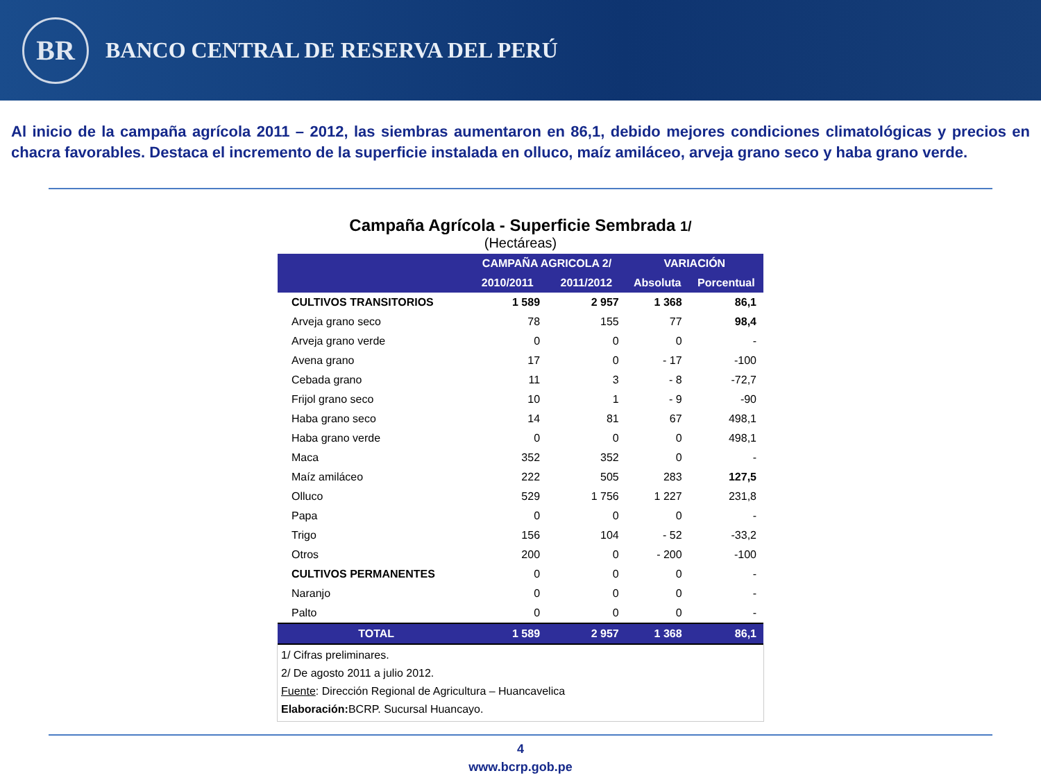BR
BANCO CENTRAL DE RESERVA DEL PERÚ
Al inicio de la campaña agrícola 2011 – 2012, las siembras aumentaron en 86,1, debido mejores condiciones climatológicas y precios en chacra favorables. Destaca el incremento de la superficie instalada en olluco, maíz amiláceo, arveja grano seco y haba grano verde.
Campaña Agrícola - Superficie Sembrada 1/
(Hectáreas)
| | CAMPAÑA AGRICOLA 2/ | | VARIACIÓN | |
| --- | --- | --- | --- | --- |
| | 2010/2011 | 2011/2012 | Absoluta | Porcentual |
| CULTIVOS TRANSITORIOS | 1 589 | 2 957 | 1 368 | 86,1 |
| Arveja grano seco | 78 | 155 | 77 | 98,4 |
| Arveja grano verde | 0 | 0 | 0 | - |
| Avena grano | 17 | 0 | - 17 | -100 |
| Cebada grano | 11 | 3 | - 8 | -72,7 |
| Frijol grano seco | 10 | 1 | - 9 | -90 |
| Haba grano seco | 14 | 81 | 67 | 498,1 |
| Haba grano verde | 0 | 0 | 0 | 498,1 |
| Maca | 352 | 352 | 0 | - |
| Maíz amiláceo | 222 | 505 | 283 | 127,5 |
| Olluco | 529 | 1 756 | 1 227 | 231,8 |
| Papa | 0 | 0 | 0 | - |
| Trigo | 156 | 104 | - 52 | -33,2 |
| Otros | 200 | 0 | - 200 | -100 |
| CULTIVOS PERMANENTES | 0 | 0 | 0 | - |
| Naranjo | 0 | 0 | 0 | - |
| Palto | 0 | 0 | 0 | - |
| TOTAL | 1 589 | 2 957 | 1 368 | 86,1 |
1/ Cifras preliminares.
2/ De agosto 2011 a julio 2012.
Fuente: Dirección Regional de Agricultura – Huancavelica
Elaboración: BCRP. Sucursal Huancayo.
4
www.bcrp.gob.pe